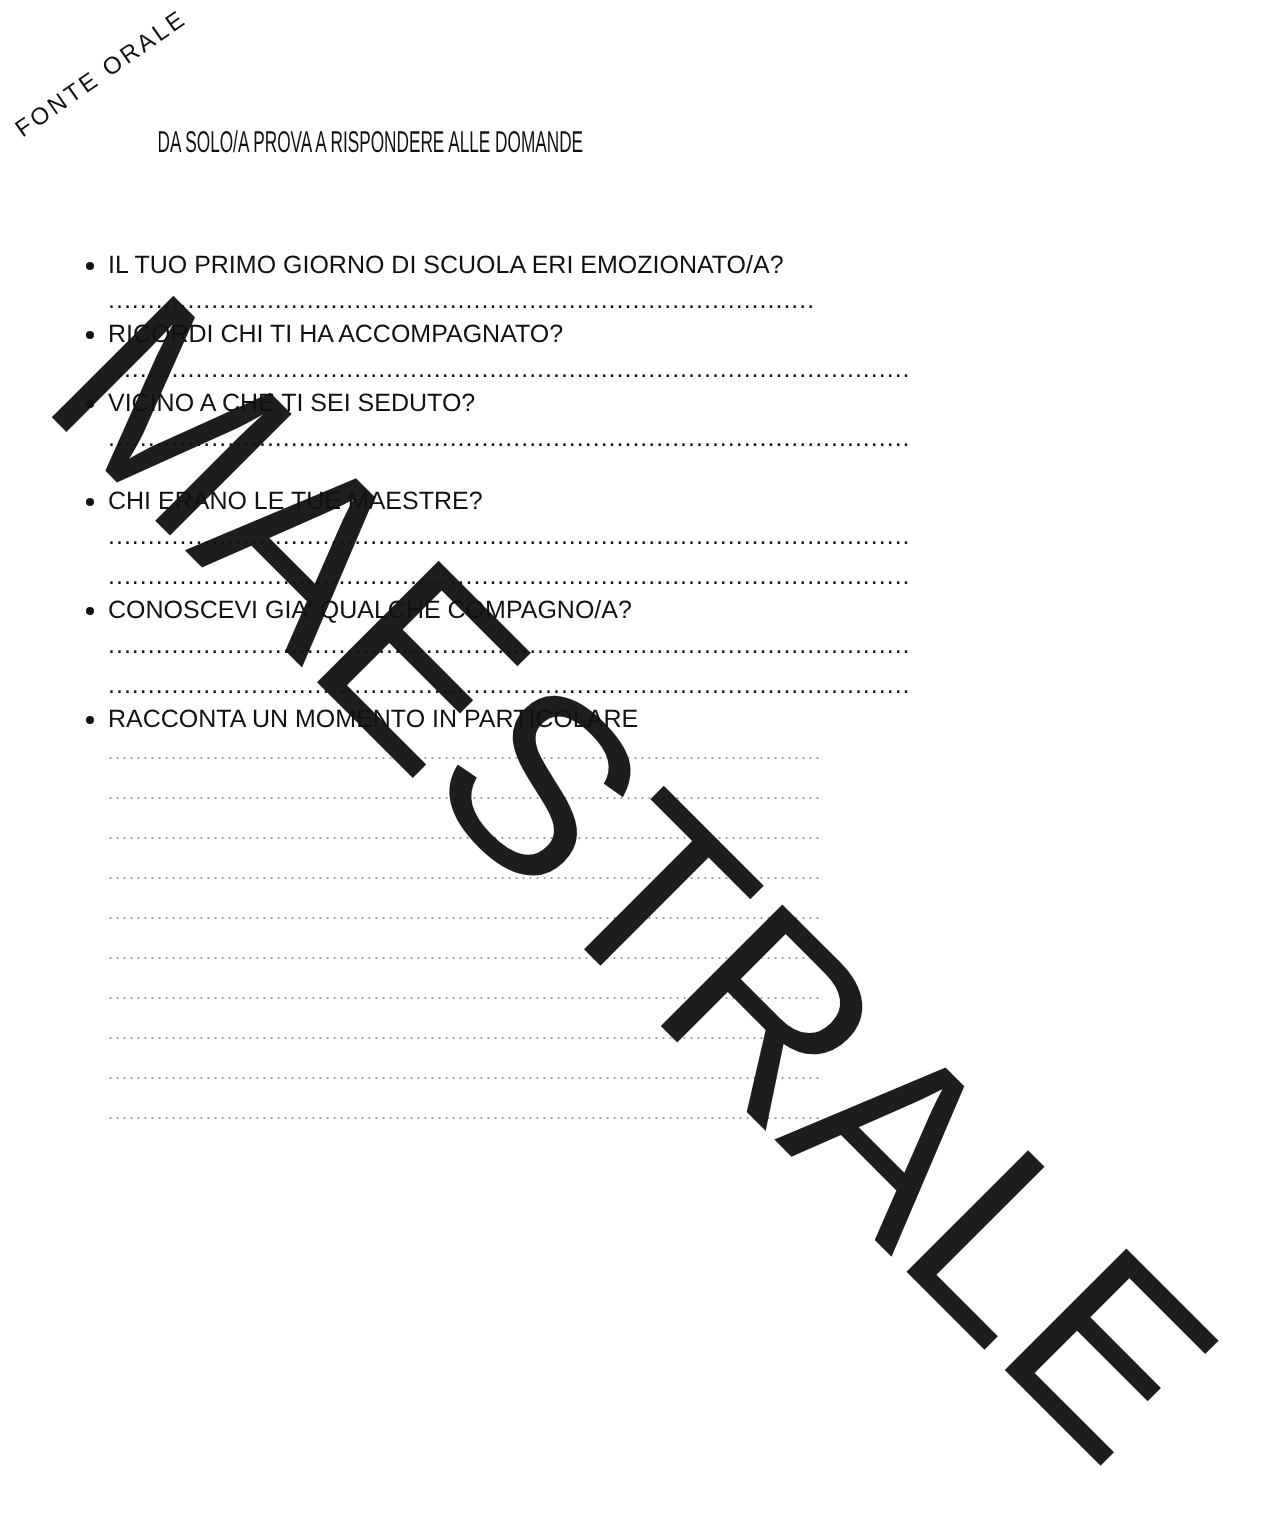FONTE ORALE
DA SOLO/A PROVA A RISPONDERE ALLE DOMANDE
IL TUO PRIMO GIORNO DI SCUOLA ERI EMOZIONATO/A?
.........................................................................................
RICORDI CHI TI HA ACCOMPAGNATO?
.....................................................................................................
VICINO A CHE TI SEI SEDUTO?
.....................................................................................................
CHI ERANO LE TUE MAESTRE?
.....................................................................................................
.....................................................................................................
CONOSCEVI GIA' QUALCHE COMPAGNO/A?
.....................................................................................................
.....................................................................................................
RACCONTA UN MOMENTO IN PARTICOLARE
......................................................................................................
......................................................................................................
......................................................................................................
......................................................................................................
......................................................................................................
......................................................................................................
......................................................................................................
......................................................................................................
......................................................................................................
......................................................................................................
MAESTRALE